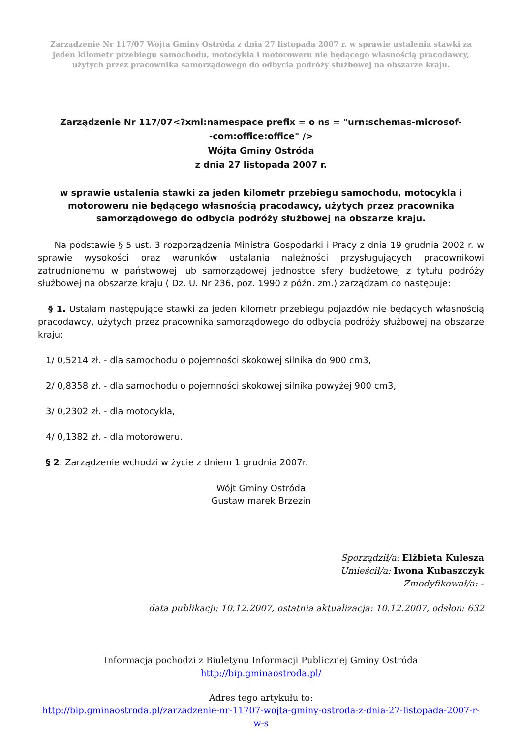Zarządzenie Nr 117/07 Wójta Gminy Ostróda z dnia 27 listopada 2007 r. w sprawie ustalenia stawki za jeden kilometr przebiegu samochodu, motocykla i motoroweru nie będącego własnością pracodawcy, użytych przez pracownika samorządowego do odbycia podróży służbowej na obszarze kraju.
Zarządzenie Nr 117/07<?xml:namespace prefix = o ns = "urn:schemas-microsof-
-com:office:office" />
Wójta Gminy Ostróda
z dnia 27 listopada 2007 r.
w sprawie ustalenia stawki za jeden kilometr przebiegu samochodu, motocykla i motoroweru nie będącego własnością pracodawcy, użytych przez pracownika samorządowego do odbycia podróży służbowej na obszarze kraju.
Na podstawie § 5 ust. 3 rozporządzenia Ministra Gospodarki i Pracy z dnia 19 grudnia 2002 r. w sprawie wysokości oraz warunków ustalania należności przysługujących pracownikowi zatrudnionemu w państwowej lub samorządowej jednostce sfery budżetowej z tytułu podróży służbowej na obszarze kraju ( Dz. U. Nr 236, poz. 1990 z późn. zm.) zarządzam co następuje:
§ 1. Ustalam następujące stawki za jeden kilometr przebiegu pojazdów nie będących własnością pracodawcy, użytych przez pracownika samorządowego do odbycia podróży służbowej na obszarze kraju:
1/ 0,5214 zł. - dla samochodu o pojemności skokowej silnika do 900 cm3,
2/ 0,8358 zł. - dla samochodu o pojemności skokowej silnika powyżej 900 cm3,
3/ 0,2302 zł. - dla motocykla,
4/ 0,1382 zł. - dla motoroweru.
§ 2. Zarządzenie wchodzi w życie z dniem 1 grudnia 2007r.
Wójt Gminy Ostróda
Gustaw marek Brzezin
Sporządził/a: Elżbieta Kulesza
Umieścił/a: Iwona Kubaszczyk
Zmodyfikował/a: -
data publikacji: 10.12.2007, ostatnia aktualizacja: 10.12.2007, odsłon: 632
Informacja pochodzi z Biuletynu Informacji Publicznej Gminy Ostróda
http://bip.gminaostroda.pl/
Adres tego artykułu to:
http://bip.gminaostroda.pl/zarzadzenie-nr-11707-wojta-gminy-ostroda-z-dnia-27-listopada-2007-r-w-s